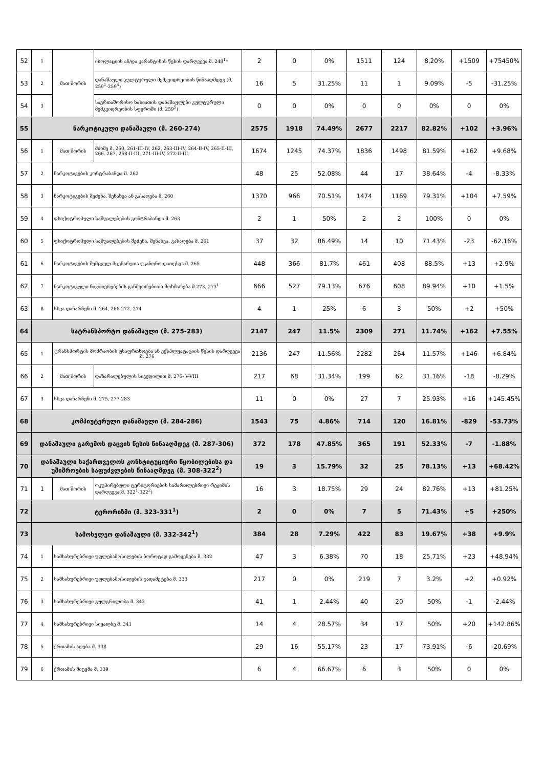| 52 | 1 | მათ შორის | იზოლაციის ან/და კარანტინის წესის დარღვევა მ. 248<sup>1</sup>* | 2 | 0 | 0% | 1511 | 124 | 8,20% | +1509 | +75450% |
| 53 | 2 | | დანაშაული კულტურული მემკვიდრეობის წინააღმდეგ (მ. 259<sup>1</sup>-259<sup>4</sup>) | 16 | 5 | 31.25% | 11 | 1 | 9.09% | -5 | -31.25% |
| 54 | 3 | | საერთაშორისო ხასიათის დანაშაულები კულტურული მემკვიდრეობის სფეროში (მ. 259<sup>5</sup>) | 0 | 0 | 0% | 0 | 0 | 0% | 0 | 0% |
| 55 | ნარკოტიკული დანაშაული (მ. 260-274) | | | 2575 | 1918 | 74.49% | 2677 | 2217 | 82.82% | +102 | +3.96% |
| 56 | 1 | მათ შორის | მძიმე მ. 260, 261-III-IV, 262, 263-III-IV, 264-II-IV, 265-II-III, 266. 267. 268-II-III, 271-III-IV, 272-II-III. | 1674 | 1245 | 74.37% | 1836 | 1498 | 81.59% | +162 | +9.68% |
| 57 | 2 | ნარკოტიკების კონტრაბანდა მ. 262 | | 48 | 25 | 52.08% | 44 | 17 | 38.64% | -4 | -8.33% |
| 58 | 3 | ნარკოტიკების შეძენა, შენახვა ან გასაღება მ. 260 | | 1370 | 966 | 70.51% | 1474 | 1169 | 79.31% | +104 | +7.59% |
| 59 | 4 | ფსიქოტროპული საშუალებების კონტრაბანდა მ. 263 | | 2 | 1 | 50% | 2 | 2 | 100% | 0 | 0% |
| 60 | 5 | ფსიქოტროპული საშუალებების შეძენა, შენახვა, გასაღება მ. 261 | | 37 | 32 | 86.49% | 14 | 10 | 71.43% | -23 | -62.16% |
| 61 | 6 | ნარკოტიკების შემცველ მცენარეთა უკანონო დათესვა მ. 265 | | 448 | 366 | 81.7% | 461 | 408 | 88.5% | +13 | +2.9% |
| 62 | 7 | ნარკოტიკული ნივთიერებების განმეორებითი მოხმარება მ.273, 273<sup>1</sup> | | 666 | 527 | 79.13% | 676 | 608 | 89.94% | +10 | +1.5% |
| 63 | 8 | სხვა დანარჩენი მ. 264, 266-272, 274 | | 4 | 1 | 25% | 6 | 3 | 50% | +2 | +50% |
| 64 | სატრანსპორტო დანაშაული (მ. 275-283) | | | 2147 | 247 | 11.5% | 2309 | 271 | 11.74% | +162 | +7.55% |
| 65 | 1 | ტრანსპორტის მოძრაობის უსაფრთხოება ან ექსპლუატაციის წესის დარღვევა მ. 276 | | 2136 | 247 | 11.56% | 2282 | 264 | 11.57% | +146 | +6.84% |
| 66 | 2 | მათ შორის | დაზარალებულის სიკვდილით მ. 276- V-VIII | 217 | 68 | 31.34% | 199 | 62 | 31.16% | -18 | -8.29% |
| 67 | 3 | სხვა დანარჩენი მ. 275, 277-283 | | 11 | 0 | 0% | 27 | 7 | 25.93% | +16 | +145.45% |
| 68 | კომპიუტერული დანაშაული (მ. 284-286) | | | 1543 | 75 | 4.86% | 714 | 120 | 16.81% | -829 | -53.73% |
| 69 | დანაშაული გარემოს დაცვის წესის წინააღმდეგ (მ. 287-306) | | | 372 | 178 | 47.85% | 365 | 191 | 52.33% | -7 | -1.88% |
| 70 | დანაშაული საქართველოს კონსტიტუციური წყობილებისა და უშიშროების საფუძვლების წინააღმდეგ (მ. 308-322<sup>2</sup>) | | | 19 | 3 | 15.79% | 32 | 25 | 78.13% | +13 | +68.42% |
| 71 | 1 | მათ შორის | ოკუპირებული ტერიტორიების სამართლებრივი რეჟიმის დარღვევა(მ. 322<sup>1</sup>-322<sup>2</sup>) | 16 | 3 | 18.75% | 29 | 24 | 82.76% | +13 | +81.25% |
| 72 | ტერორიზმი (მ. 323-331<sup>1</sup>) | | | 2 | 0 | 0% | 7 | 5 | 71.43% | +5 | +250% |
| 73 | სამოხელეო დანაშაული (მ. 332-342<sup>1</sup>) | | | 384 | 28 | 7.29% | 422 | 83 | 19.67% | +38 | +9.9% |
| 74 | 1 | სამსახურებრივი უფლებამოსილების ბოროტად გამოყენება მ. 332 | | 47 | 3 | 6.38% | 70 | 18 | 25.71% | +23 | +48.94% |
| 75 | 2 | სამსახურებრივი უფლებამოსილების გადამეტება მ. 333 | | 217 | 0 | 0% | 219 | 7 | 3.2% | +2 | +0.92% |
| 76 | 3 | სამსახურებრივი გულგრილობა მ. 342 | | 41 | 1 | 2.44% | 40 | 20 | 50% | -1 | -2.44% |
| 77 | 4 | სამსახურებრივი სიყალბე მ. 341 | | 14 | 4 | 28.57% | 34 | 17 | 50% | +20 | +142.86% |
| 78 | 5 | ქრთამის აღება მ. 338 | | 29 | 16 | 55.17% | 23 | 17 | 73.91% | -6 | -20.69% |
| 79 | 6 | ქრთამის მიცემა მ. 339 | | 6 | 4 | 66.67% | 6 | 3 | 50% | 0 | 0% |